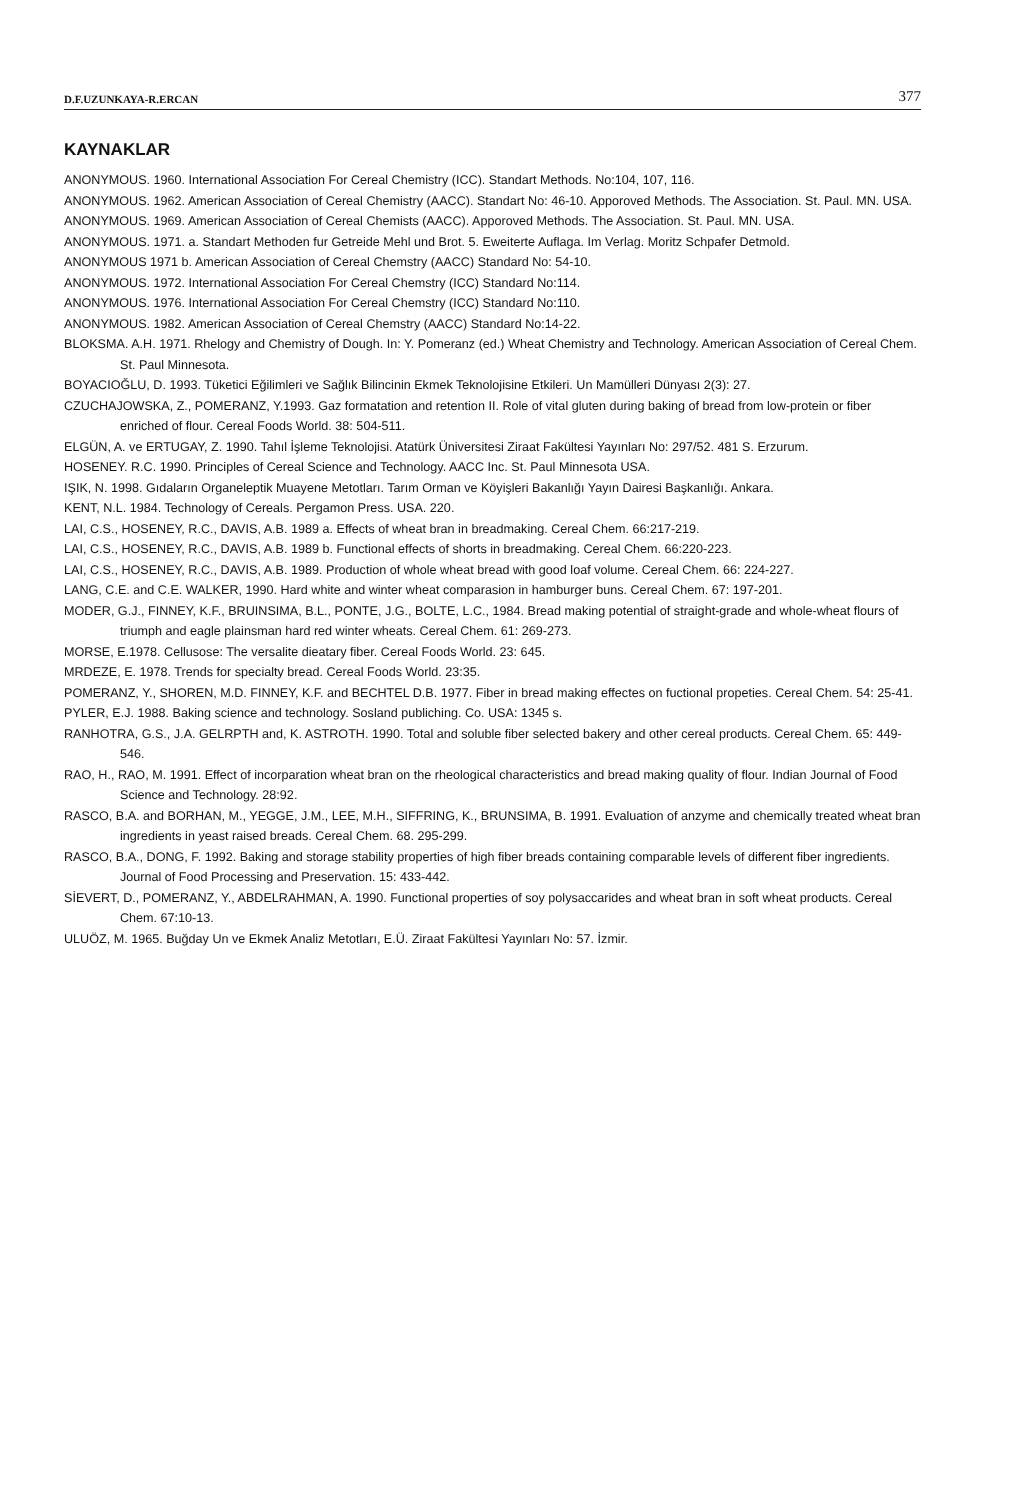D.F.UZUNKAYA-R.ERCAN 377
KAYNAKLAR
ANONYMOUS. 1960. International Association For Cereal Chemistry (ICC). Standart Methods. No:104, 107, 116.
ANONYMOUS. 1962. American Association of Cereal Chemistry (AACC). Standart No: 46-10. Apporoved Methods. The Association. St. Paul. MN. USA.
ANONYMOUS. 1969. American Association of Cereal Chemists (AACC). Apporoved Methods. The Association. St. Paul. MN. USA.
ANONYMOUS. 1971. a. Standart Methoden fur Getreide Mehl und Brot. 5. Eweiterte Auflaga. Im Verlag. Moritz Schpafer Detmold.
ANONYMOUS 1971 b. American Association of Cereal Chemstry (AACC) Standard No: 54-10.
ANONYMOUS. 1972. International Association For Cereal Chemstry (ICC) Standard No:114.
ANONYMOUS. 1976. International Association For Cereal Chemstry (ICC) Standard No:110.
ANONYMOUS. 1982. American Association of Cereal Chemstry (AACC) Standard No:14-22.
BLOKSMA. A.H. 1971. Rhelogy and Chemistry of Dough. In: Y. Pomeranz (ed.) Wheat Chemistry and Technology. American Association of Cereal Chem. St. Paul Minnesota.
BOYACIOĞLU, D. 1993. Tüketici Eğilimleri ve Sağlık Bilincinin Ekmek Teknolojisine Etkileri. Un Mamülleri Dünyası 2(3): 27.
CZUCHAJOWSKA, Z., POMERANZ, Y.1993. Gaz formatation and retention II. Role of vital gluten during baking of bread from low-protein or fiber enriched of flour. Cereal Foods World. 38: 504-511.
ELGÜN, A. ve ERTUGAY, Z. 1990. Tahıl İşleme Teknolojisi. Atatürk Üniversitesi Ziraat Fakültesi Yayınları No: 297/52. 481 S. Erzurum.
HOSENEY. R.C. 1990. Principles of Cereal Science and Technology. AACC Inc. St. Paul Minnesota USA.
IŞIK, N. 1998. Gıdaların Organeleptik Muayene Metotları. Tarım Orman ve Köyişleri Bakanlığı Yayın Dairesi Başkanlığı. Ankara.
KENT, N.L. 1984. Technology of Cereals. Pergamon Press. USA. 220.
LAI, C.S., HOSENEY, R.C., DAVIS, A.B. 1989 a. Effects of wheat bran in breadmaking. Cereal Chem. 66:217-219.
LAI, C.S., HOSENEY, R.C., DAVIS, A.B. 1989 b. Functional effects of shorts in breadmaking. Cereal Chem. 66:220-223.
LAI, C.S., HOSENEY, R.C., DAVIS, A.B. 1989. Production of whole wheat bread with good loaf volume. Cereal Chem. 66: 224-227.
LANG, C.E. and C.E. WALKER, 1990. Hard white and winter wheat comparasion in hamburger buns. Cereal Chem. 67: 197-201.
MODER, G.J., FINNEY, K.F., BRUINSIMA, B.L., PONTE, J.G., BOLTE, L.C., 1984. Bread making potential of straight-grade and whole-wheat flours of triumph and eagle plainsman hard red winter wheats. Cereal Chem. 61: 269-273.
MORSE, E.1978. Cellusose: The versalite dieatary fiber. Cereal Foods World. 23: 645.
MRDEZE, E. 1978. Trends for specialty bread. Cereal Foods World. 23:35.
POMERANZ, Y., SHOREN, M.D. FINNEY, K.F. and BECHTEL D.B. 1977. Fiber in bread making effectes on fuctional propeties. Cereal Chem. 54: 25-41.
PYLER, E.J. 1988. Baking science and technology. Sosland publiching. Co. USA: 1345 s.
RANHOTRA, G.S., J.A. GELRPTH and, K. ASTROTH. 1990. Total and soluble fiber selected bakery and other cereal products. Cereal Chem. 65: 449-546.
RAO, H., RAO, M. 1991. Effect of incorparation wheat bran on the rheological characteristics and bread making quality of flour. Indian Journal of Food Science and Technology. 28:92.
RASCO, B.A. and BORHAN, M., YEGGE, J.M., LEE, M.H., SIFFRING, K., BRUNSIMA, B. 1991. Evaluation of anzyme and chemically treated wheat bran ingredients in yeast raised breads. Cereal Chem. 68. 295-299.
RASCO, B.A., DONG, F. 1992. Baking and storage stability properties of high fiber breads containing comparable levels of different fiber ingredients. Journal of Food Processing and Preservation. 15: 433-442.
SİEVERT, D., POMERANZ, Y., ABDELRAHMAN, A. 1990. Functional properties of soy polysaccarides and wheat bran in soft wheat products. Cereal Chem. 67:10-13.
ULUÖZ, M. 1965. Buğday Un ve Ekmek Analiz Metotları, E.Ü. Ziraat Fakültesi Yayınları No: 57. İzmir.